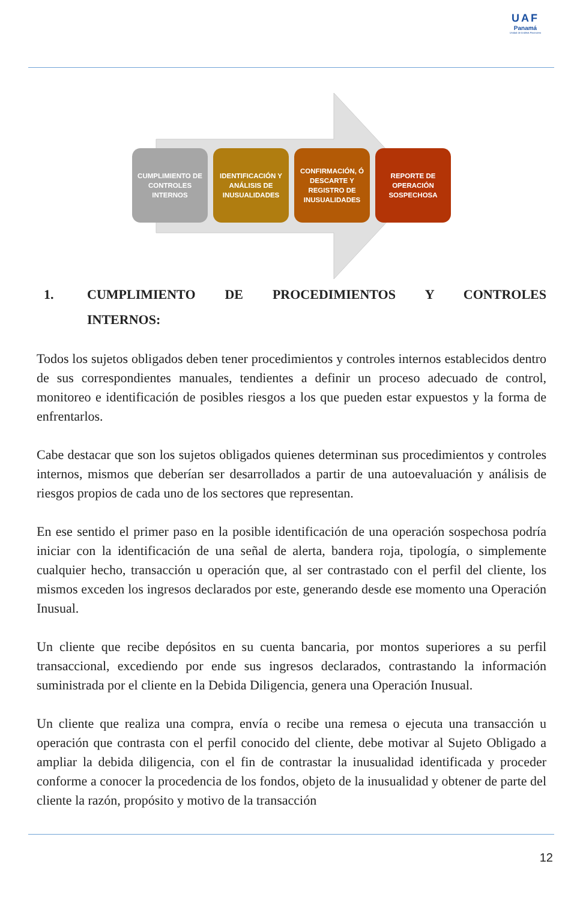UAF
Panamá
Unidad de Análisis Financiero
CUMPLIMIENTO DE CONTROLES INTERNOS
IDENTIFICACIÓN Y ANÁLISIS DE INUSUALIDADES
CONFIRMACIÓN, Ó DESCARTE Y REGISTRO DE INUSUALIDADES
REPORTE DE OPERACIÓN SOSPECHOSA
1. CUMPLIMIENTO DE PROCEDIMIENTOS Y CONTROLES INTERNOS:
Todos los sujetos obligados deben tener procedimientos y controles internos establecidos dentro de sus correspondientes manuales, tendientes a definir un proceso adecuado de control, monitoreo e identificación de posibles riesgos a los que pueden estar expuestos y la forma de enfrentarlos.
Cabe destacar que son los sujetos obligados quienes determinan sus procedimientos y controles internos, mismos que deberían ser desarrollados a partir de una autoevaluación y análisis de riesgos propios de cada uno de los sectores que representan.
En ese sentido el primer paso en la posible identificación de una operación sospechosa podría iniciar con la identificación de una señal de alerta, bandera roja, tipología, o simplemente cualquier hecho, transacción u operación que, al ser contrastado con el perfil del cliente, los mismos exceden los ingresos declarados por este, generando desde ese momento una Operación Inusual.
Un cliente que recibe depósitos en su cuenta bancaria, por montos superiores a su perfil transaccional, excediendo por ende sus ingresos declarados, contrastando la información suministrada por el cliente en la Debida Diligencia, genera una Operación Inusual.
Un cliente que realiza una compra, envía o recibe una remesa o ejecuta una transacción u operación que contrasta con el perfil conocido del cliente, debe motivar al Sujeto Obligado a ampliar la debida diligencia, con el fin de contrastar la inusualidad identificada y proceder conforme a conocer la procedencia de los fondos, objeto de la inusualidad y obtener de parte del cliente la razón, propósito y motivo de la transacción
12